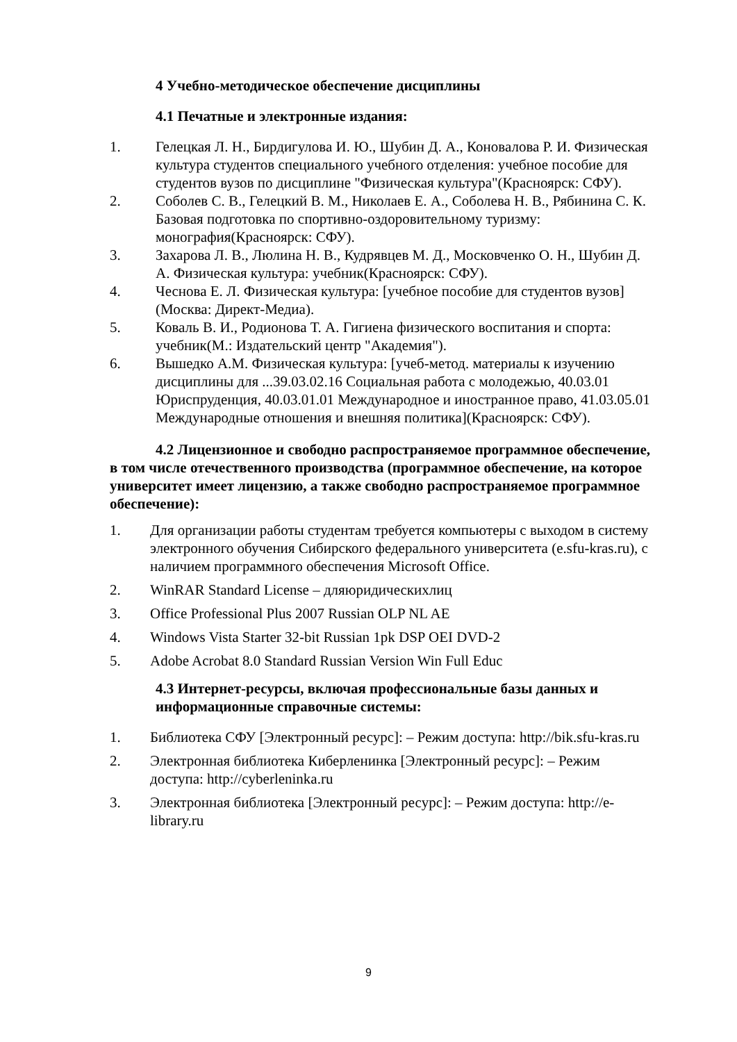4 Учебно-методическое обеспечение дисциплины
4.1 Печатные и электронные издания:
1. Гелецкая Л. Н., Бирдигулова И. Ю., Шубин Д. А., Коновалова Р. И. Физическая культура студентов специального учебного отделения: учебное пособие для студентов вузов по дисциплине "Физическая культура"(Красноярск: СФУ).
2. Соболев С. В., Гелецкий В. М., Николаев Е. А., Соболева Н. В., Рябинина С. К. Базовая подготовка по спортивно-оздоровительному туризму: монография(Красноярск: СФУ).
3. Захарова Л. В., Люлина Н. В., Кудрявцев М. Д., Московченко О. Н., Шубин Д. А. Физическая культура: учебник(Красноярск: СФУ).
4. Чеснова Е. Л. Физическая культура: [учебное пособие для студентов вузов](Москва: Директ-Медиа).
5. Коваль В. И., Родионова Т. А. Гигиена физического воспитания и спорта: учебник(М.: Издательский центр "Академия").
6. Вышедко А.М. Физическая культура: [учеб-метод. материалы к изучению дисциплины для ...39.03.02.16 Социальная работа с молодежью, 40.03.01 Юриспруденция, 40.03.01.01 Международное и иностранное право, 41.03.05.01 Международные отношения и внешняя политика](Красноярск: СФУ).
4.2 Лицензионное и свободно распространяемое программное обеспечение, в том числе отечественного производства (программное обеспечение, на которое университет имеет лицензию, а также свободно распространяемое программное обеспечение):
1. Для организации работы студентам требуется компьютеры с выходом в систему электронного обучения Сибирского федерального университета (e.sfu-kras.ru), с наличием программного обеспечения Microsoft Office.
2. WinRAR Standard License – дляюридическихлиц
3. Office Professional Plus 2007 Russian OLP NL AE
4. Windows Vista Starter 32-bit Russian 1pk DSP OEI DVD-2
5. Adobe Acrobat 8.0 Standard Russian Version Win Full Educ
4.3 Интернет-ресурсы, включая профессиональные базы данных и информационные справочные системы:
1. Библиотека СФУ [Электронный ресурс]: – Режим доступа: http://bik.sfu-kras.ru
2. Электронная библиотека Киберленинка [Электронный ресурс]: – Режим доступа: http://cyberleninka.ru
3. Электронная библиотека [Электронный ресурс]: – Режим доступа: http://e- library.ru
9